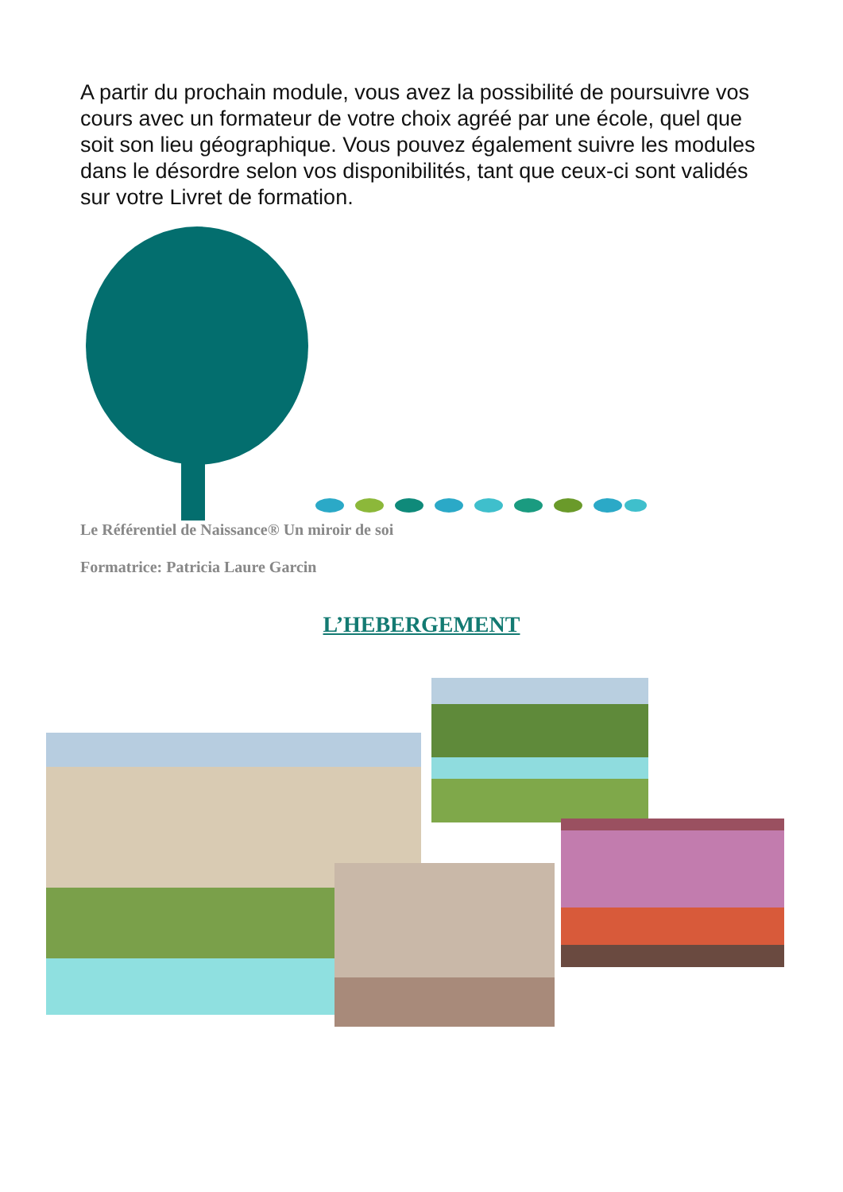A partir du prochain module, vous avez la possibilité de poursuivre vos cours avec un formateur de votre choix agréé par une école, quel que soit son lieu géographique. Vous pouvez également suivre les modules dans le désordre selon vos disponibilités, tant que ceux-ci sont validés sur votre Livret de formation.
Le Référentiel de Naissance® Un miroir de soi
Formatrice: Patricia Laure Garcin
L’HEBERGEMENT